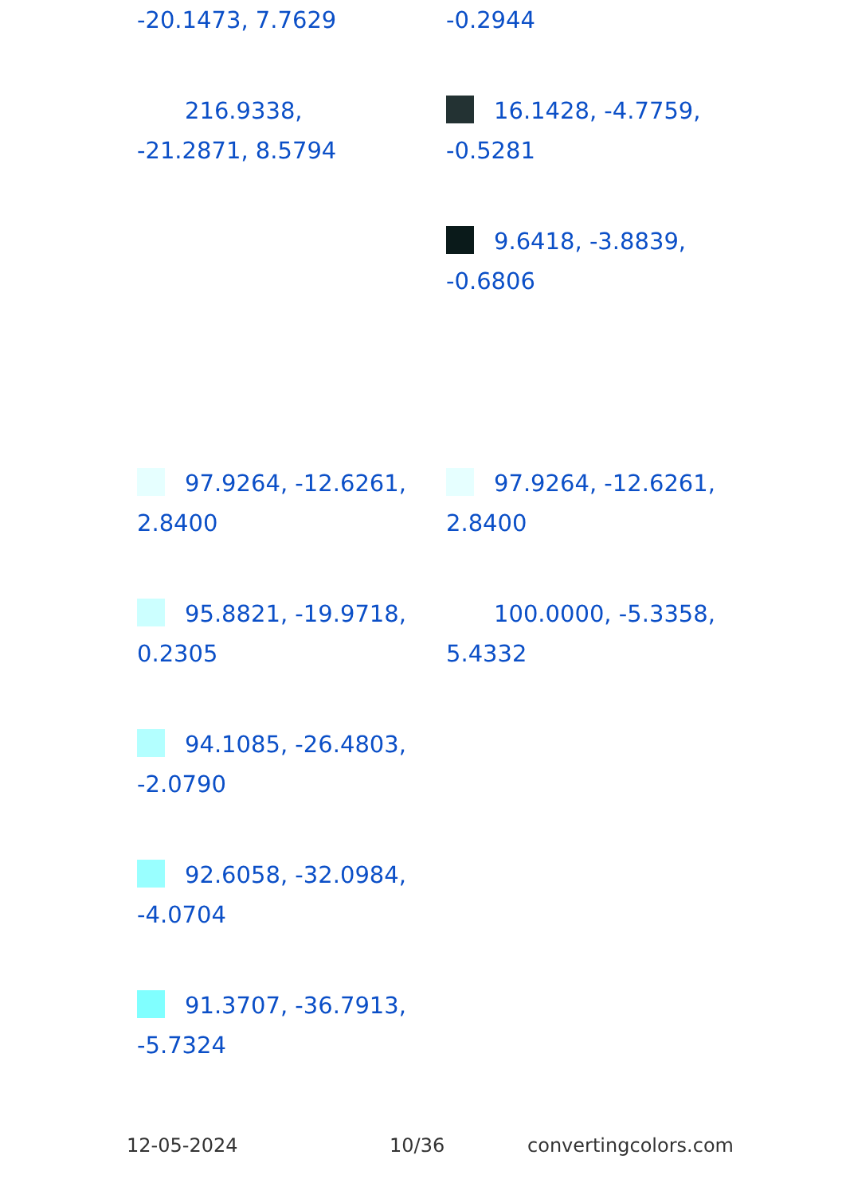-20.1473, 7.7629 -0.2944
216.9338, -21.2871, 8.5794
16.1428, -4.7759, -0.5281
9.6418, -3.8839, -0.6806
97.9264, -12.6261, 2.8400
97.9264, -12.6261, 2.8400
95.8821, -19.9718, 0.2305
100.0000, -5.3358, 5.4332
94.1085, -26.4803, -2.0790
92.6058, -32.0984, -4.0704
91.3707, -36.7913, -5.7324
12-05-2024 10/36 convertingcolors.com